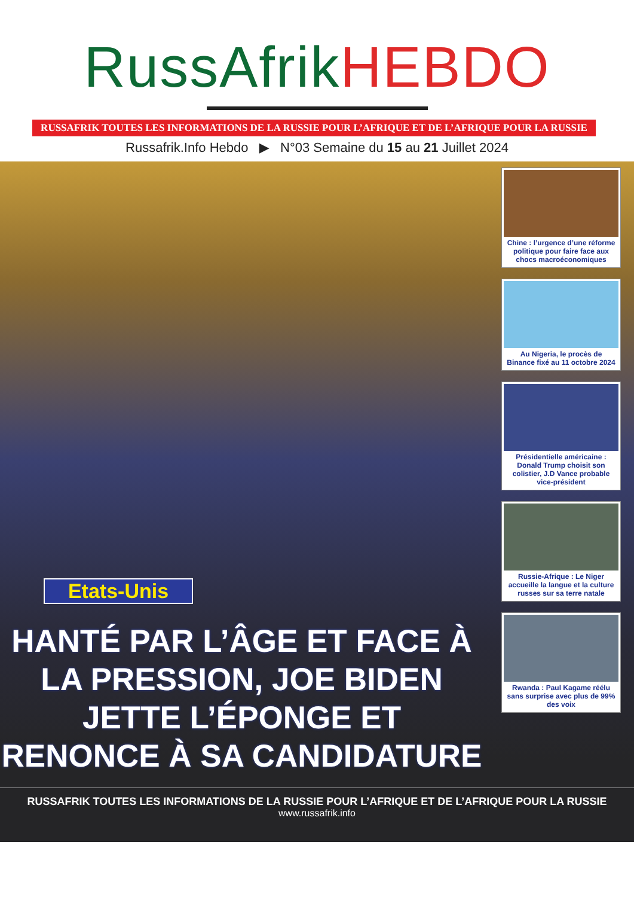RussAfrik HEBDO
RUSSAFRIK TOUTES LES INFORMATIONS DE LA RUSSIE POUR L’AFRIQUE ET DE L’AFRIQUE POUR LA RUSSIE
Russafrik.Info Hebdo ▶ N°03 Semaine du 15 au 21 Juillet 2024
Etats-Unis
HANTÉ PAR L’ÂGE ET FACE À LA PRESSION, JOE BIDEN JETTE L’ÉPONGE ET RENONCE À SA CANDIDATURE
Chine : l’urgence d’une réforme politique pour faire face aux chocs macroéconomiques
Au Nigeria, le procès de Binance fixé au 11 octobre 2024
Présidentielle américaine : Donald Trump choisit son colistier, J.D Vance probable vice-président
Russie-Afrique : Le Niger accueille la langue et la culture russes sur sa terre natale
Rwanda : Paul Kagame réélu sans surprise avec plus de 99% des voix
RUSSAFRIK TOUTES LES INFORMATIONS DE LA RUSSIE POUR L’AFRIQUE ET DE L’AFRIQUE POUR LA RUSSIE
www.russafrik.info